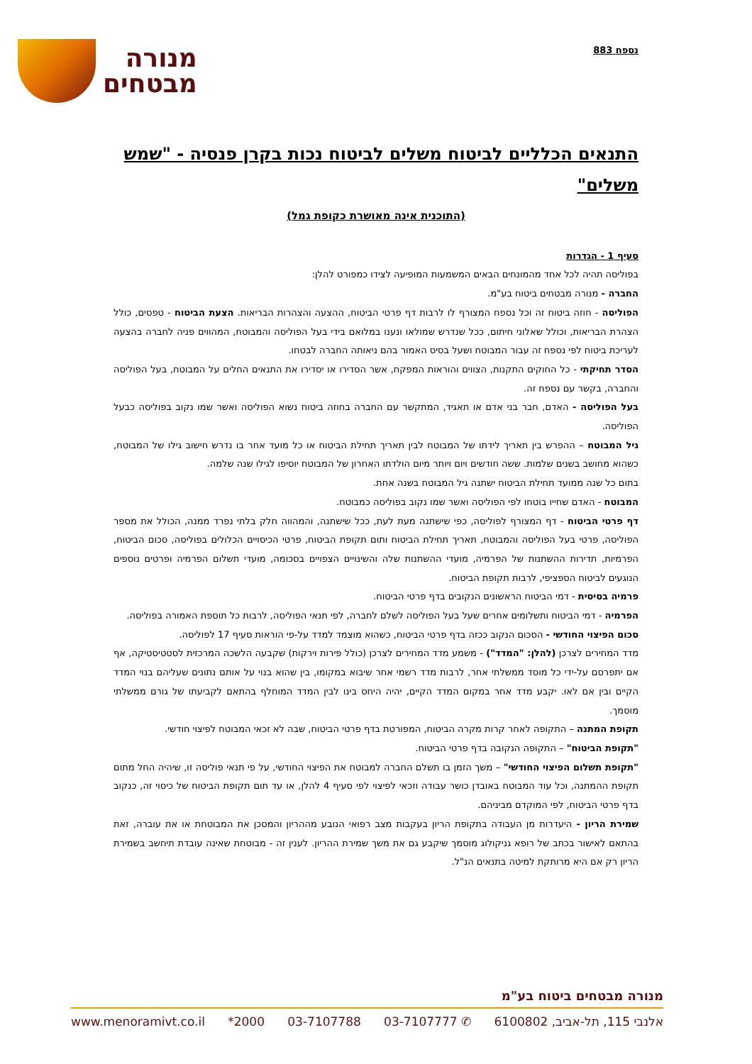נספח 883
מנורה
מבטחים
התנאים הכלליים לביטוח משלים לביטוח נכות בקרן פנסיה - "שמש משלים"
(התוכנית אינה מאושרת כקופת גמל)
סעיף 1 - הגדרות
בפוליסה תהיה לכל אחד מהמונחים הבאים המשמעות המופיעה לצידו כמפורט להלן:
החברה - מנורה מבטחים ביטוח בע"מ.
הפוליסה - חוזה ביטוח זה וכל נספח המצורף לו לרבות דף פרטי הביטוח, ההצעה והצהרות הבריאות. הצעת הביטוח - טפסים, כולל הצהרת הבריאות, וכולל שאלוני חיתום, ככל שנדרש שמולאו ונענו במלואם בידי בעל הפוליסה והמבוטח, המהווים פניה לחברה בהצעה לעריכת ביטוח לפי נספח זה עבור המבוטח ושעל בסיס האמור בהם ניאותה החברה לבטחו.
הסדר תחיקתי - כל החוקים התקנות, הצווים והוראות המפקח, אשר הסדירו או יסדירו את התנאים החלים על המבוטח, בעל הפוליסה והחברה, בקשר עם נספח זה.
בעל הפוליסה - האדם, חבר בני אדם או תאגיד, המתקשר עם החברה בחוזה ביטוח נשוא הפוליסה ואשר שמו נקוב בפוליסה כבעל הפוליסה.
גיל המבוטח – ההפרש בין תאריך לידתו של המבוטח לבין תאריך תחילת הביטוח או כל מועד אחר בו נדרש חישוב גילו של המבוטח, כשהוא מחושב בשנים שלמות. ששה חודשים ויום ויותר מיום הולדתו האחרון של המבוטח יוסיפו לגילו שנה שלמה.
בתום כל שנה ממועד תחילת הביטוח ישתנה גיל המבוטח בשנה אחת.
המבוטח - האדם שחייו בוטחו לפי הפוליסה ואשר שמו נקוב בפוליסה כמבוטח.
דף פרטי הביטוח - דף המצורף לפוליסה, כפי שישתנה מעת לעת, ככל שישתנה, והמהווה חלק בלתי נפרד ממנה, הכולל את מספר הפוליסה, פרטי בעל הפוליסה והמבוטח, תאריך תחילת הביטוח ותום תקופת הביטוח, פרטי הכיסויים הכלולים בפוליסה, סכום הביטוח, הפרמיות, תדירות ההשתנות של הפרמיה, מועדי ההשתנות שלה והשינויים הצפויים בסכומה, מועדי תשלום הפרמיה ופרטים נוספים הנוגעים לביטוח הספציפי, לרבות תקופת הביטוח.
פרמיה בסיסית - דמי הביטוח הראשונים הנקובים בדף פרטי הביטוח.
הפרמיה - דמי הביטוח ותשלומים אחרים שעל בעל הפוליסה לשלם לחברה, לפי תנאי הפוליסה, לרבות כל תוספת האמורה בפוליסה.
סכום הפיצוי החודשי - הסכום הנקוב ככזה בדף פרטי הביטוח, כשהוא מוצמד למדד על-פי הוראות סעיף 17 לפוליסה.
מדד המחירים לצרכן (להלן: "המדד") - משמע מדד המחירים לצרכן (כולל פירות וירקות) שקבעה הלשכה המרכזית לסטטיסטיקה, אף אם יתפרסם על-ידי כל מוסד ממשלתי אחר, לרבות מדד רשמי אחר שיבוא במקומו, בין שהוא בנוי על אותם נתונים שעליהם בנוי המדד הקיים ובין אם לאו. יקבע מדד אחר במקום המדד הקיים, יהיה היחס בינו לבין המדד המוחלף בהתאם לקביעתו של גורם ממשלתי מוסמך.
תקופת המתנה – התקופה לאחר קרות מקרה הביטוח, המפורטת בדף פרטי הביטוח, שבה לא זכאי המבוטח לפיצוי חודשי.
"תקופת הביטוח" – התקופה הנקובה בדף פרטי הביטוח.
"תקופת תשלום הפיצוי החודשי" – משך הזמן בו תשלם החברה למבוטח את הפיצוי החודשי, על פי תנאי פוליסה זו, שיהיה החל מתום תקופת ההמתנה, וכל עוד המבוטח באובדן כושר עבודה וזכאי לפיצוי לפי סעיף 4 להלן, או עד תום תקופת הביטוח של כיסוי זה, כנקוב בדף פרטי הביטוח, לפי המוקדם מביניהם.
שמירת הריון - היעדרות מן העבודה בתקופת הריון בעקבות מצב רפואי הנובע מההריון והמסכן את המבוטחת או את עוברה, זאת בהתאם לאישור בכתב של רופא גניקולוג מוסמך שיקבע גם את משך שמירת ההריון. לענין זה - מבוטחת שאינה עובדת תיחשב בשמירת הריון רק אם היא מרותקת למיטה בתנאים הנ"ל.
מנורה מבטחים ביטוח בע"מ
אלנבי 115, תל-אביב, 6100802 ✆ 03-7107777 03-7107788 2000* www.menoramivt.co.il